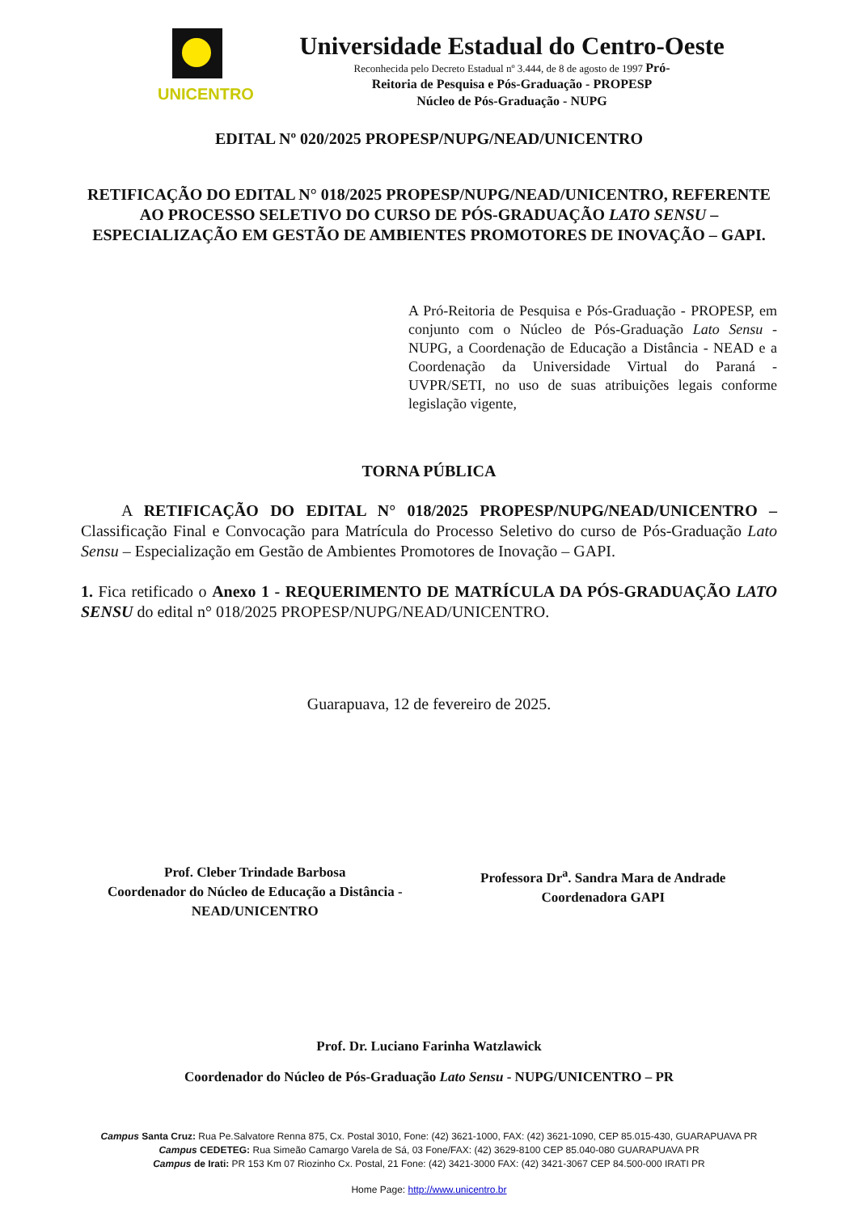UNICENTRO
Universidade Estadual do Centro-Oeste
Reconhecida pelo Decreto Estadual nº 3.444, de 8 de agosto de 1997 Pró-
Reitoria de Pesquisa e Pós-Graduação - PROPESP
Núcleo de Pós-Graduação - NUPG
EDITAL Nº 020/2025 PROPESP/NUPG/NEAD/UNICENTRO
RETIFICAÇÃO DO EDITAL N° 018/2025 PROPESP/NUPG/NEAD/UNICENTRO, REFERENTE AO PROCESSO SELETIVO DO CURSO DE PÓS-GRADUAÇÃO LATO SENSU – ESPECIALIZAÇÃO EM GESTÃO DE AMBIENTES PROMOTORES DE INOVAÇÃO – GAPI.
A Pró-Reitoria de Pesquisa e Pós-Graduação - PROPESP, em conjunto com o Núcleo de Pós-Graduação Lato Sensu - NUPG, a Coordenação de Educação a Distância - NEAD e a Coordenação da Universidade Virtual do Paraná - UVPR/SETI, no uso de suas atribuições legais conforme legislação vigente,
TORNA PÚBLICA
A RETIFICAÇÃO DO EDITAL N° 018/2025 PROPESP/NUPG/NEAD/UNICENTRO – Classificação Final e Convocação para Matrícula do Processo Seletivo do curso de Pós-Graduação Lato Sensu – Especialização em Gestão de Ambientes Promotores de Inovação – GAPI.
1. Fica retificado o Anexo 1 - REQUERIMENTO DE MATRÍCULA DA PÓS-GRADUAÇÃO LATO SENSU do edital n° 018/2025 PROPESP/NUPG/NEAD/UNICENTRO.
Guarapuava, 12 de fevereiro de 2025.
Prof. Cleber Trindade Barbosa
Coordenador do Núcleo de Educação a Distância - NEAD/UNICENTRO
Professora Dr<sup>a</sup>. Sandra Mara de Andrade
Coordenadora GAPI
Prof. Dr. Luciano Farinha Watzlawick
Coordenador do Núcleo de Pós-Graduação Lato Sensu - NUPG/UNICENTRO – PR
Campus Santa Cruz: Rua Pe.Salvatore Renna 875, Cx. Postal 3010, Fone: (42) 3621-1000, FAX: (42) 3621-1090, CEP 85.015-430, GUARAPUAVA PR
Campus CEDETEG: Rua Simeão Camargo Varela de Sá, 03 Fone/FAX: (42) 3629-8100 CEP 85.040-080 GUARAPUAVA PR
Campus de Irati: PR 153 Km 07 Riozinho Cx. Postal, 21 Fone: (42) 3421-3000 FAX: (42) 3421-3067 CEP 84.500-000 IRATI PR
Home Page: http://www.unicentro.br